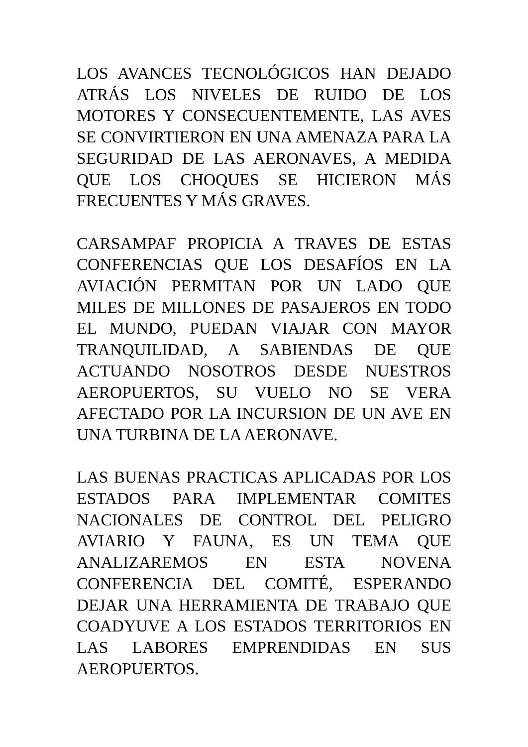LOS AVANCES TECNOLÓGICOS HAN DEJADO ATRÁS LOS NIVELES DE RUIDO DE LOS MOTORES Y CONSECUENTEMENTE, LAS AVES SE CONVIRTIERON EN UNA AMENAZA PARA LA SEGURIDAD DE LAS AERONAVES, A MEDIDA QUE LOS CHOQUES SE HICIERON MÁS FRECUENTES Y MÁS GRAVES.
CARSAMPAF PROPICIA A TRAVES DE ESTAS CONFERENCIAS QUE LOS DESAFÍOS EN LA AVIACIÓN PERMITAN POR UN LADO QUE MILES DE MILLONES DE PASAJEROS EN TODO EL MUNDO, PUEDAN VIAJAR CON MAYOR TRANQUILIDAD, A SABIENDAS DE QUE ACTUANDO NOSOTROS DESDE NUESTROS AEROPUERTOS, SU VUELO NO SE VERA AFECTADO POR LA INCURSION DE UN AVE EN UNA TURBINA DE LA AERONAVE.
LAS BUENAS PRACTICAS APLICADAS POR LOS ESTADOS PARA IMPLEMENTAR COMITES NACIONALES DE CONTROL DEL PELIGRO AVIARIO Y FAUNA, ES UN TEMA QUE ANALIZAREMOS EN ESTA NOVENA CONFERENCIA DEL COMITÉ, ESPERANDO DEJAR UNA HERRAMIENTA DE TRABAJO QUE COADYUVE A LOS ESTADOS TERRITORIOS EN LAS LABORES EMPRENDIDAS EN SUS AEROPUERTOS.